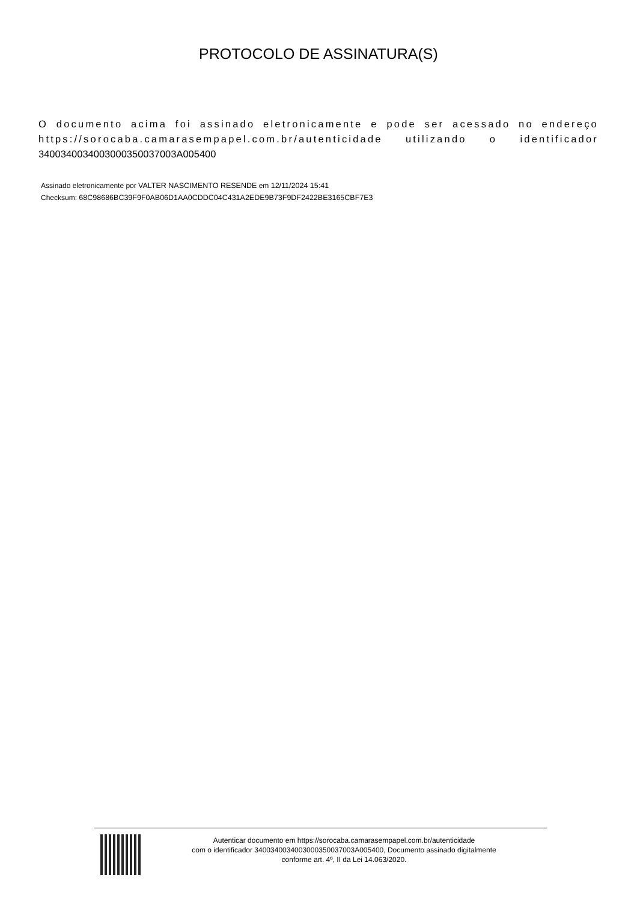PROTOCOLO DE ASSINATURA(S)
O documento acima foi assinado eletronicamente e pode ser acessado no endereço https://sorocaba.camarasempapel.com.br/autenticidade utilizando o identificador 340034003400300035003700​3A005400
Assinado eletronicamente por VALTER NASCIMENTO RESENDE em 12/11/2024 15:41
Checksum: 68C98686BC39F9F0AB06D1AA0CDDC04C431A2EDE9B73F9DF2422BE3165CBF7E3
Autenticar documento em https://sorocaba.camarasempapel.com.br/autenticidade
com o identificador 3400340034003000350037003A005400, Documento assinado digitalmente
conforme art. 4º, II da Lei 14.063/2020.